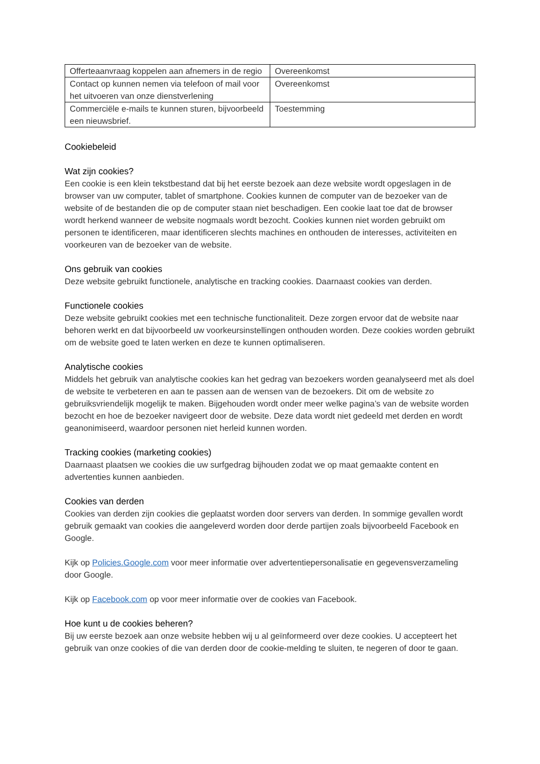| Offerteaanvraag koppelen aan afnemers in de regio | Overeenkomst |
| Contact op kunnen nemen via telefoon of mail voor het uitvoeren van onze dienstverlening | Overeenkomst |
| Commerciële e-mails te kunnen sturen, bijvoorbeeld een nieuwsbrief. | Toestemming |
Cookiebeleid
Wat zijn cookies?
Een cookie is een klein tekstbestand dat bij het eerste bezoek aan deze website wordt opgeslagen in de browser van uw computer, tablet of smartphone. Cookies kunnen de computer van de bezoeker van de website of de bestanden die op de computer staan niet beschadigen. Een cookie laat toe dat de browser wordt herkend wanneer de website nogmaals wordt bezocht. Cookies kunnen niet worden gebruikt om personen te identificeren, maar identificeren slechts machines en onthouden de interesses, activiteiten en voorkeuren van de bezoeker van de website.
Ons gebruik van cookies
Deze website gebruikt functionele, analytische en tracking cookies. Daarnaast cookies van derden.
Functionele cookies
Deze website gebruikt cookies met een technische functionaliteit. Deze zorgen ervoor dat de website naar behoren werkt en dat bijvoorbeeld uw voorkeursinstellingen onthouden worden. Deze cookies worden gebruikt om de website goed te laten werken en deze te kunnen optimaliseren.
Analytische cookies
Middels het gebruik van analytische cookies kan het gedrag van bezoekers worden geanalyseerd met als doel de website te verbeteren en aan te passen aan de wensen van de bezoekers. Dit om de website zo gebruiksvriendelijk mogelijk te maken. Bijgehouden wordt onder meer welke pagina’s van de website worden bezocht en hoe de bezoeker navigeert door de website. Deze data wordt niet gedeeld met derden en wordt geanonimiseerd, waardoor personen niet herleid kunnen worden.
Tracking cookies (marketing cookies)
Daarnaast plaatsen we cookies die uw surfgedrag bijhouden zodat we op maat gemaakte content en advertenties kunnen aanbieden.
Cookies van derden
Cookies van derden zijn cookies die geplaatst worden door servers van derden. In sommige gevallen wordt gebruik gemaakt van cookies die aangeleverd worden door derde partijen zoals bijvoorbeeld Facebook en Google.
Kijk op Policies.Google.com voor meer informatie over advertentiepersonalisatie en gegevensverzameling door Google.
Kijk op Facebook.com op voor meer informatie over de cookies van Facebook.
Hoe kunt u de cookies beheren?
Bij uw eerste bezoek aan onze website hebben wij u al geïnformeerd over deze cookies. U accepteert het gebruik van onze cookies of die van derden door de cookie-melding te sluiten, te negeren of door te gaan.